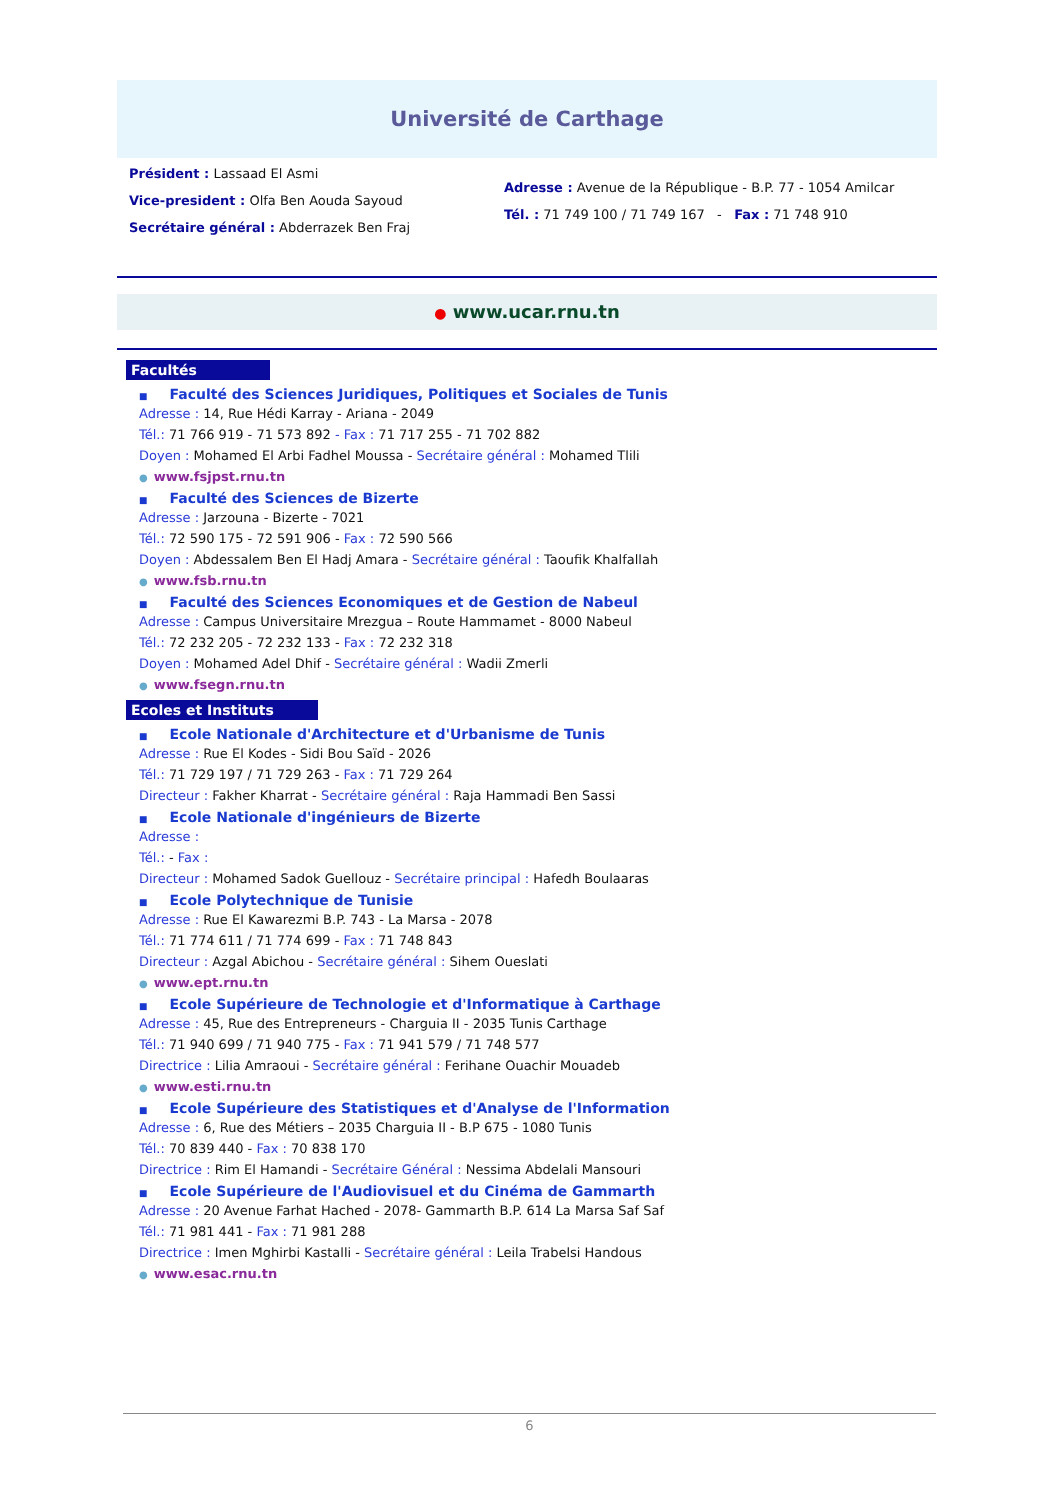Université de Carthage
Président : Lassaad El Asmi
Vice-president : Olfa Ben Aouda Sayoud
Secrétaire général : Abderrazek Ben Fraj
Adresse : Avenue de la République - B.P. 77 - 1054 Amilcar
Tél. : 71 749 100 / 71 749 167 - Fax : 71 748 910
● www.ucar.rnu.tn
Facultés
■ Faculté des Sciences Juridiques, Politiques et Sociales de Tunis
Adresse : 14, Rue Hédi Karray - Ariana - 2049
Tél.: 71 766 919 - 71 573 892 - Fax : 71 717 255 - 71 702 882
Doyen : Mohamed El Arbi Fadhel Moussa - Secrétaire général : Mohamed Tlili
● www.fsjpst.rnu.tn
■ Faculté des Sciences de Bizerte
Adresse : Jarzouna - Bizerte - 7021
Tél.: 72 590 175 - 72 591 906 - Fax : 72 590 566
Doyen : Abdessalem Ben El Hadj Amara - Secrétaire général : Taoufik Khalfallah
● www.fsb.rnu.tn
■ Faculté des Sciences Economiques et de Gestion de Nabeul
Adresse : Campus Universitaire Mrezgua – Route Hammamet - 8000 Nabeul
Tél.: 72 232 205 - 72 232 133 - Fax : 72 232 318
Doyen : Mohamed Adel Dhif - Secrétaire général : Wadii Zmerli
● www.fsegn.rnu.tn
Ecoles et Instituts
■ Ecole Nationale d'Architecture et d'Urbanisme de Tunis
Adresse : Rue El Kodes - Sidi Bou Saïd - 2026
Tél.: 71 729 197 / 71 729 263 - Fax : 71 729 264
Directeur : Fakher Kharrat - Secrétaire général : Raja Hammadi Ben Sassi
■ Ecole Nationale d'ingénieurs de Bizerte
Adresse :
Tél.: - Fax :
Directeur : Mohamed Sadok Guellouz - Secrétaire principal : Hafedh Boulaaras
■ Ecole Polytechnique de Tunisie
Adresse : Rue El Kawarezmi B.P. 743 - La Marsa - 2078
Tél.: 71 774 611 / 71 774 699 - Fax : 71 748 843
Directeur : Azgal Abichou - Secrétaire général : Sihem Oueslati
● www.ept.rnu.tn
■ Ecole Supérieure de Technologie et d'Informatique à Carthage
Adresse : 45, Rue des Entrepreneurs - Charguia II - 2035 Tunis Carthage
Tél.: 71 940 699 / 71 940 775 - Fax : 71 941 579 / 71 748 577
Directrice : Lilia Amraoui - Secrétaire général : Ferihane Ouachir Mouadeb
● www.esti.rnu.tn
■ Ecole Supérieure des Statistiques et d'Analyse de l'Information
Adresse : 6, Rue des Métiers – 2035 Charguia II - B.P 675 - 1080 Tunis
Tél.: 70 839 440 - Fax : 70 838 170
Directrice : Rim El Hamandi - Secrétaire Général : Nessima Abdelali Mansouri
■ Ecole Supérieure de l'Audiovisuel et du Cinéma de Gammarth
Adresse : 20 Avenue Farhat Hached - 2078- Gammarth B.P. 614 La Marsa Saf Saf
Tél.: 71 981 441 - Fax : 71 981 288
Directrice : Imen Mghirbi Kastalli - Secrétaire général : Leila Trabelsi Handous
● www.esac.rnu.tn
6